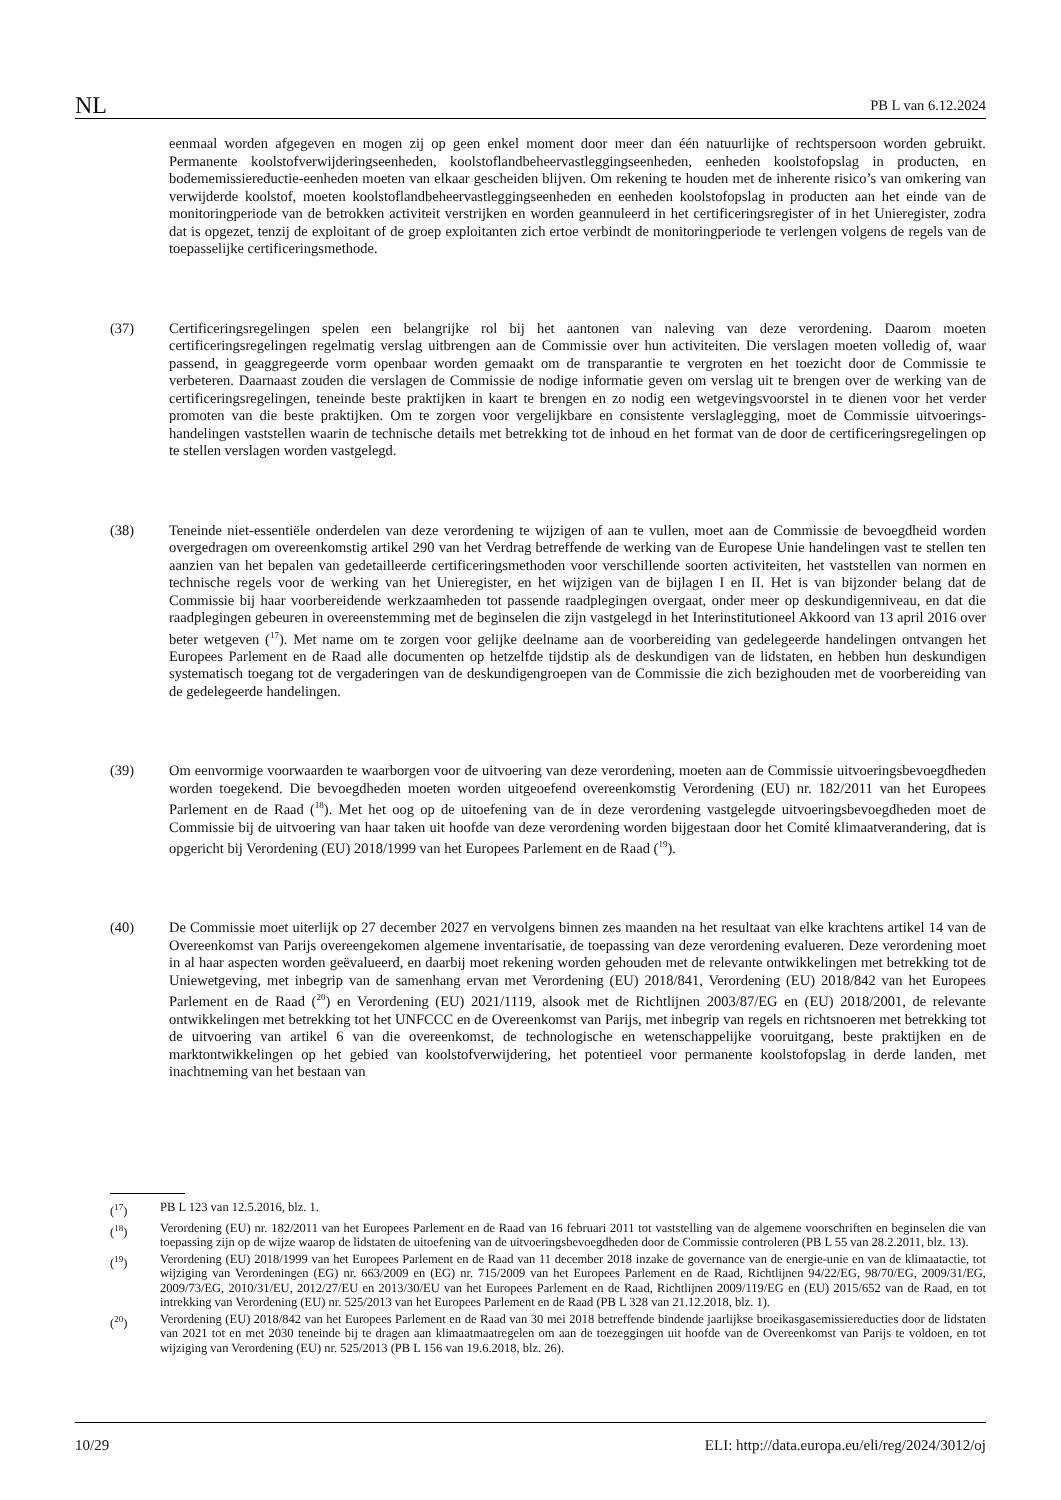NL PB L van 6.12.2024
eenmaal worden afgegeven en mogen zij op geen enkel moment door meer dan één natuurlijke of rechtspersoon worden gebruikt. Permanente koolstofverwijderingseenheden, koolstoflandbeheervastleggingseenheden, eenheden koolstofopslag in producten, en bodememissiereductie-eenheden moeten van elkaar gescheiden blijven. Om rekening te houden met de inherente risico’s van omkering van verwijderde koolstof, moeten koolstoflandbeheer­vastleggingseenheden en eenheden koolstofopslag in producten aan het einde van de monitoringperiode van de betrokken activiteit verstrijken en worden geannuleerd in het certificeringsregister of in het Unieregister, zodra dat is opgezet, tenzij de exploitant of de groep exploitanten zich ertoe verbindt de monitoringperiode te verlengen volgens de regels van de toepasselijke certificeringsmethode.
(37) Certificeringsregelingen spelen een belangrijke rol bij het aantonen van naleving van deze verordening. Daarom moeten certificeringsregelingen regelmatig verslag uitbrengen aan de Commissie over hun activiteiten. Die verslagen moeten volledig of, waar passend, in geaggregeerde vorm openbaar worden gemaakt om de transparantie te vergroten en het toezicht door de Commissie te verbeteren. Daarnaast zouden die verslagen de Commissie de nodige informatie geven om verslag uit te brengen over de werking van de certificeringsregelingen, teneinde beste praktijken in kaart te brengen en zo nodig een wetgevingsvoorstel in te dienen voor het verder promoten van die beste praktijken. Om te zorgen voor vergelijkbare en consistente verslaglegging, moet de Commissie uitvoerings­handelingen vaststellen waarin de technische details met betrekking tot de inhoud en het format van de door de certificeringsregelingen op te stellen verslagen worden vastgelegd.
(38) Teneinde niet-essentiële onderdelen van deze verordening te wijzigen of aan te vullen, moet aan de Commissie de bevoegdheid worden overgedragen om overeenkomstig artikel 290 van het Verdrag betreffende de werking van de Europese Unie handelingen vast te stellen ten aanzien van het bepalen van gedetailleerde certificeringsmethoden voor verschillende soorten activiteiten, het vaststellen van normen en technische regels voor de werking van het Unieregister, en het wijzigen van de bijlagen I en II. Het is van bijzonder belang dat de Commissie bij haar voorbereidende werkzaamheden tot passende raadplegingen overgaat, onder meer op deskundigenniveau, en dat die raadplegingen gebeuren in overeenstemming met de beginselen die zijn vastgelegd in het Interinstitutioneel Akkoord van 13 april 2016 over beter wetgeven (<sup>17</sup>). Met name om te zorgen voor gelijke deelname aan de voorbereiding van gedelegeerde handelingen ontvangen het Europees Parlement en de Raad alle documenten op hetzelfde tijdstip als de deskundigen van de lidstaten, en hebben hun deskundigen systematisch toegang tot de vergaderingen van de deskundigengroepen van de Commissie die zich bezighouden met de voorbereiding van de gedelegeerde handelingen.
(39) Om eenvormige voorwaarden te waarborgen voor de uitvoering van deze verordening, moeten aan de Commissie uitvoeringsbevoegdheden worden toegekend. Die bevoegdheden moeten worden uitgeoefend overeenkomstig Verordening (EU) nr. 182/2011 van het Europees Parlement en de Raad (<sup>18</sup>). Met het oog op de uitoefening van de in deze verordening vastgelegde uitvoeringsbevoegdheden moet de Commissie bij de uitvoering van haar taken uit hoofde van deze verordening worden bijgestaan door het Comité klimaatverandering, dat is opgericht bij Verordening (EU) 2018/1999 van het Europees Parlement en de Raad (<sup>19</sup>).
(40) De Commissie moet uiterlijk op 27 december 2027 en vervolgens binnen zes maanden na het resultaat van elke krachtens artikel 14 van de Overeenkomst van Parijs overeengekomen algemene inventarisatie, de toepassing van deze verordening evalueren. Deze verordening moet in al haar aspecten worden geëvalueerd, en daarbij moet rekening worden gehouden met de relevante ontwikkelingen met betrekking tot de Uniewetgeving, met inbegrip van de samenhang ervan met Verordening (EU) 2018/841, Verordening (EU) 2018/842 van het Europees Parlement en de Raad (<sup>20</sup>) en Verordening (EU) 2021/1119, alsook met de Richtlijnen 2003/87/EG en (EU) 2018/2001, de relevante ontwikkelingen met betrekking tot het UNFCCC en de Overeenkomst van Parijs, met inbegrip van regels en richtsnoeren met betrekking tot de uitvoering van artikel 6 van die overeenkomst, de technologische en wetenschappelijke vooruitgang, beste praktijken en de marktontwikkelingen op het gebied van koolstofverwijdering, het potentieel voor permanente koolstofopslag in derde landen, met inachtneming van het bestaan van
(<sup>17</sup>) PB L 123 van 12.5.2016, blz. 1.
(<sup>18</sup>) Verordening (EU) nr. 182/2011 van het Europees Parlement en de Raad van 16 februari 2011 tot vaststelling van de algemene voorschriften en beginselen die van toepassing zijn op de wijze waarop de lidstaten de uitoefening van de uitvoeringsbevoegdheden door de Commissie controleren (PB L 55 van 28.2.2011, blz. 13).
(<sup>19</sup>) Verordening (EU) 2018/1999 van het Europees Parlement en de Raad van 11 december 2018 inzake de governance van de energie-unie en van de klimaatactie, tot wijziging van Verordeningen (EG) nr. 663/2009 en (EG) nr. 715/2009 van het Europees Parlement en de Raad, Richtlijnen 94/22/EG, 98/70/EG, 2009/31/EG, 2009/73/EG, 2010/31/EU, 2012/27/EU en 2013/30/EU van het Europees Parlement en de Raad, Richtlijnen 2009/119/EG en (EU) 2015/652 van de Raad, en tot intrekking van Verordening (EU) nr. 525/2013 van het Europees Parlement en de Raad (PB L 328 van 21.12.2018, blz. 1).
(<sup>20</sup>) Verordening (EU) 2018/842 van het Europees Parlement en de Raad van 30 mei 2018 betreffende bindende jaarlijkse broeikasgasemissiereducties door de lidstaten van 2021 tot en met 2030 teneinde bij te dragen aan klimaatmaatregelen om aan de toezeggingen uit hoofde van de Overeenkomst van Parijs te voldoen, en tot wijziging van Verordening (EU) nr. 525/2013 (PB L 156 van 19.6.2018, blz. 26).
10/29 ELI: http://data.europa.eu/eli/reg/2024/3012/oj